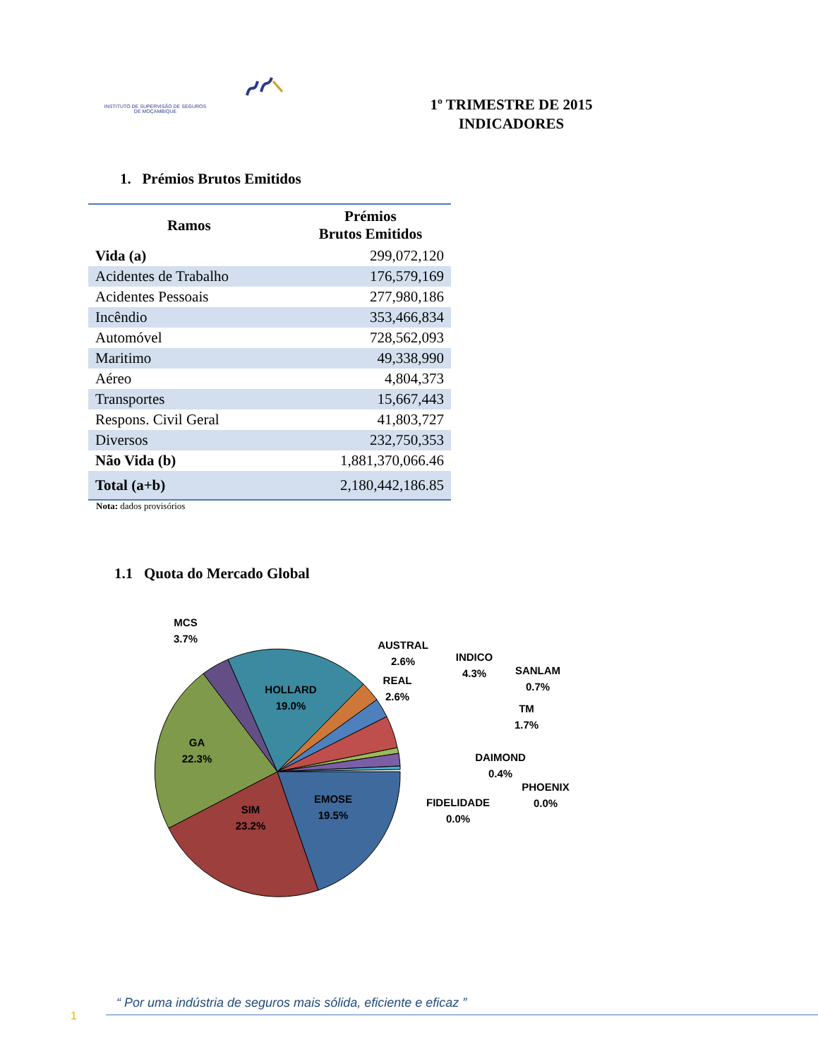INSTITUTO DE SUPERVISÃO DE SEGUROS
DE MOÇAMBIQUE
1º TRIMESTRE DE 2015
INDICADORES
1. Prémios Brutos Emitidos
| Ramos | Prémios Brutos Emitidos |
| --- | --- |
| Vida (a) | 299,072,120 |
| Acidentes de Trabalho | 176,579,169 |
| Acidentes Pessoais | 277,980,186 |
| Incêndio | 353,466,834 |
| Automóvel | 728,562,093 |
| Maritimo | 49,338,990 |
| Aéreo | 4,804,373 |
| Transportes | 15,667,443 |
| Respons. Civil Geral | 41,803,727 |
| Diversos | 232,750,353 |
| Não Vida (b) | 1,881,370,066.46 |
| Total (a+b) | 2,180,442,186.85 |
Nota: dados provisórios
1.1 Quota do Mercado Global
SIM
23.2%
GA
22.3%
HOLLARD
19.0%
EMOSE
19.5%
MCS
3.7%
AUSTRAL
2.6%
REAL
2.6%
INDICO
4.3%
SANLAM
0.7%
TM
1.7%
DAIMOND
0.4%
PHOENIX
0.0%
FIDELIDADE
0.0%
“ Por uma indústria de seguros mais sólida, eficiente e eficaz ”
1